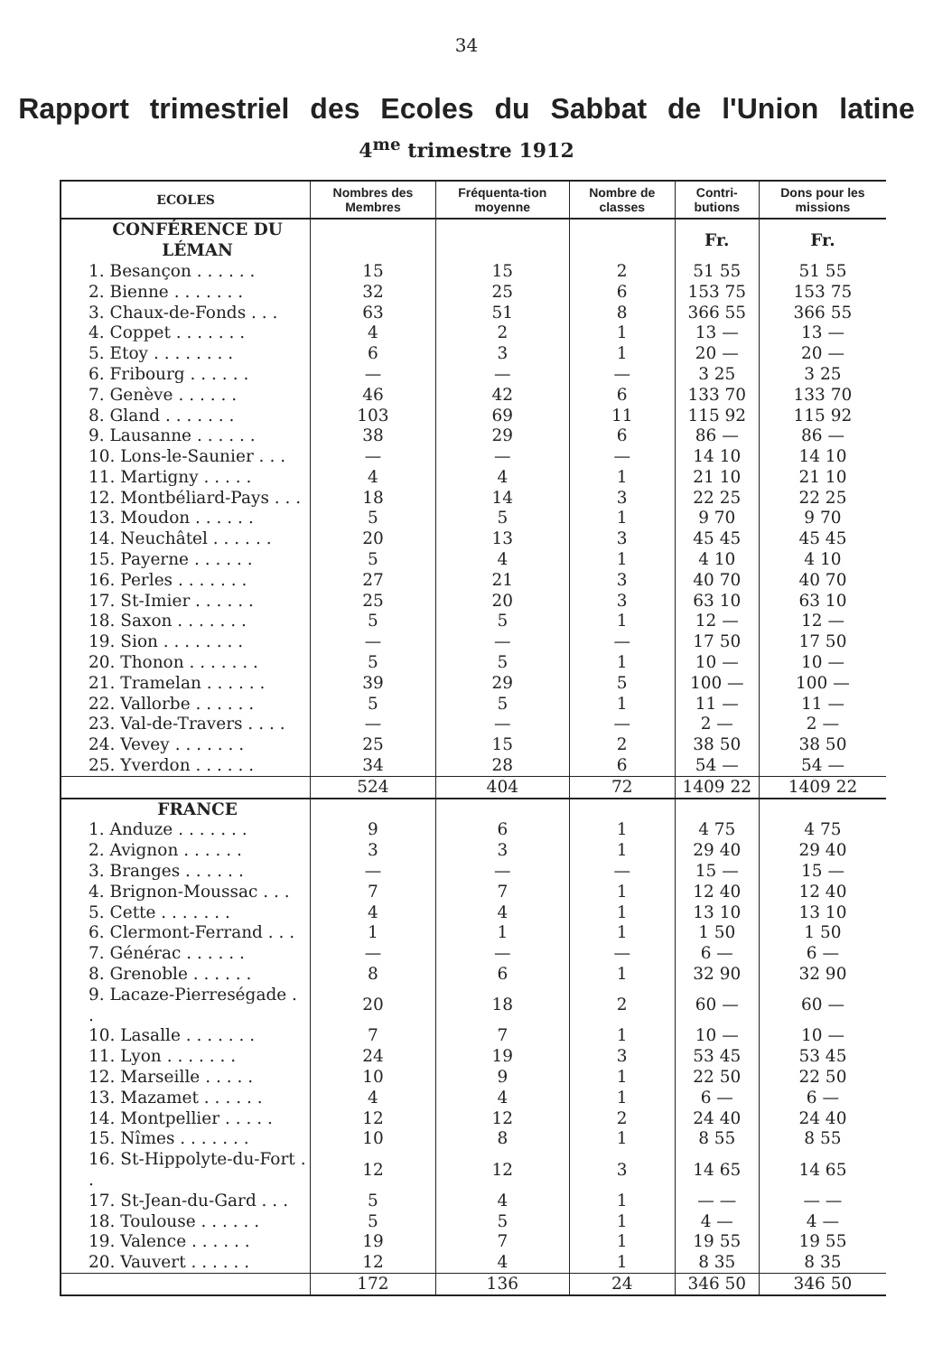34
Rapport trimestriel des Ecoles du Sabbat de l'Union latine
4<sup>me</sup> trimestre 1912
| ECOLES | Nombres des Membres | Fréquenta-tion moyenne | Nombre de classes | Contri-butions | Dons pour les missions |
| --- | --- | --- | --- | --- | --- |
| CONFÉRENCE DU LÉMAN | | | | Fr. | Fr. |
| 1. Besançon . . . . . . | 15 | 15 | 2 | 51 55 | 51 55 |
| 2. Bienne . . . . . . . | 32 | 25 | 6 | 153 75 | 153 75 |
| 3. Chaux-de-Fonds . . . | 63 | 51 | 8 | 366 55 | 366 55 |
| 4. Coppet . . . . . . . | 4 | 2 | 1 | 13 — | 13 — |
| 5. Etoy . . . . . . . . | 6 | 3 | 1 | 20 — | 20 — |
| 6. Fribourg . . . . . . | — | — | — | 3 25 | 3 25 |
| 7. Genève . . . . . . | 46 | 42 | 6 | 133 70 | 133 70 |
| 8. Gland . . . . . . . | 103 | 69 | 11 | 115 92 | 115 92 |
| 9. Lausanne . . . . . . | 38 | 29 | 6 | 86 — | 86 — |
| 10. Lons-le-Saunier . . . | — | — | — | 14 10 | 14 10 |
| 11. Martigny . . . . . | 4 | 4 | 1 | 21 10 | 21 10 |
| 12. Montbéliard-Pays . . . | 18 | 14 | 3 | 22 25 | 22 25 |
| 13. Moudon . . . . . . | 5 | 5 | 1 | 9 70 | 9 70 |
| 14. Neuchâtel . . . . . . | 20 | 13 | 3 | 45 45 | 45 45 |
| 15. Payerne . . . . . . | 5 | 4 | 1 | 4 10 | 4 10 |
| 16. Perles . . . . . . . | 27 | 21 | 3 | 40 70 | 40 70 |
| 17. St-Imier . . . . . . | 25 | 20 | 3 | 63 10 | 63 10 |
| 18. Saxon . . . . . . . | 5 | 5 | 1 | 12 — | 12 — |
| 19. Sion . . . . . . . . | — | — | — | 17 50 | 17 50 |
| 20. Thonon . . . . . . . | 5 | 5 | 1 | 10 — | 10 — |
| 21. Tramelan . . . . . . | 39 | 29 | 5 | 100 — | 100 — |
| 22. Vallorbe . . . . . . | 5 | 5 | 1 | 11 — | 11 — |
| 23. Val-de-Travers . . . . | — | — | — | 2 — | 2 — |
| 24. Vevey . . . . . . . | 25 | 15 | 2 | 38 50 | 38 50 |
| 25. Yverdon . . . . . . | 34 | 28 | 6 | 54 — | 54 — |
| | 524 | 404 | 72 | 1409 22 | 1409 22 |
| FRANCE | | | | | |
| 1. Anduze . . . . . . . | 9 | 6 | 1 | 4 75 | 4 75 |
| 2. Avignon . . . . . . | 3 | 3 | 1 | 29 40 | 29 40 |
| 3. Branges . . . . . . | — | — | — | 15 — | 15 — |
| 4. Brignon-Moussac . . . | 7 | 7 | 1 | 12 40 | 12 40 |
| 5. Cette . . . . . . . | 4 | 4 | 1 | 13 10 | 13 10 |
| 6. Clermont-Ferrand . . . | 1 | 1 | 1 | 1 50 | 1 50 |
| 7. Générac . . . . . . | — | — | — | 6 — | 6 — |
| 8. Grenoble . . . . . . | 8 | 6 | 1 | 32 90 | 32 90 |
| 9. Lacaze-Pierreségade . . | 20 | 18 | 2 | 60 — | 60 — |
| 10. Lasalle . . . . . . . | 7 | 7 | 1 | 10 — | 10 — |
| 11. Lyon . . . . . . . | 24 | 19 | 3 | 53 45 | 53 45 |
| 12. Marseille . . . . . | 10 | 9 | 1 | 22 50 | 22 50 |
| 13. Mazamet . . . . . . | 4 | 4 | 1 | 6 — | 6 — |
| 14. Montpellier . . . . . | 12 | 12 | 2 | 24 40 | 24 40 |
| 15. Nîmes . . . . . . . | 10 | 8 | 1 | 8 55 | 8 55 |
| 16. St-Hippolyte-du-Fort . . | 12 | 12 | 3 | 14 65 | 14 65 |
| 17. St-Jean-du-Gard . . . | 5 | 4 | 1 | — — | — — |
| 18. Toulouse . . . . . . | 5 | 5 | 1 | 4 — | 4 — |
| 19. Valence . . . . . . | 19 | 7 | 1 | 19 55 | 19 55 |
| 20. Vauvert . . . . . . | 12 | 4 | 1 | 8 35 | 8 35 |
| | 172 | 136 | 24 | 346 50 | 346 50 |